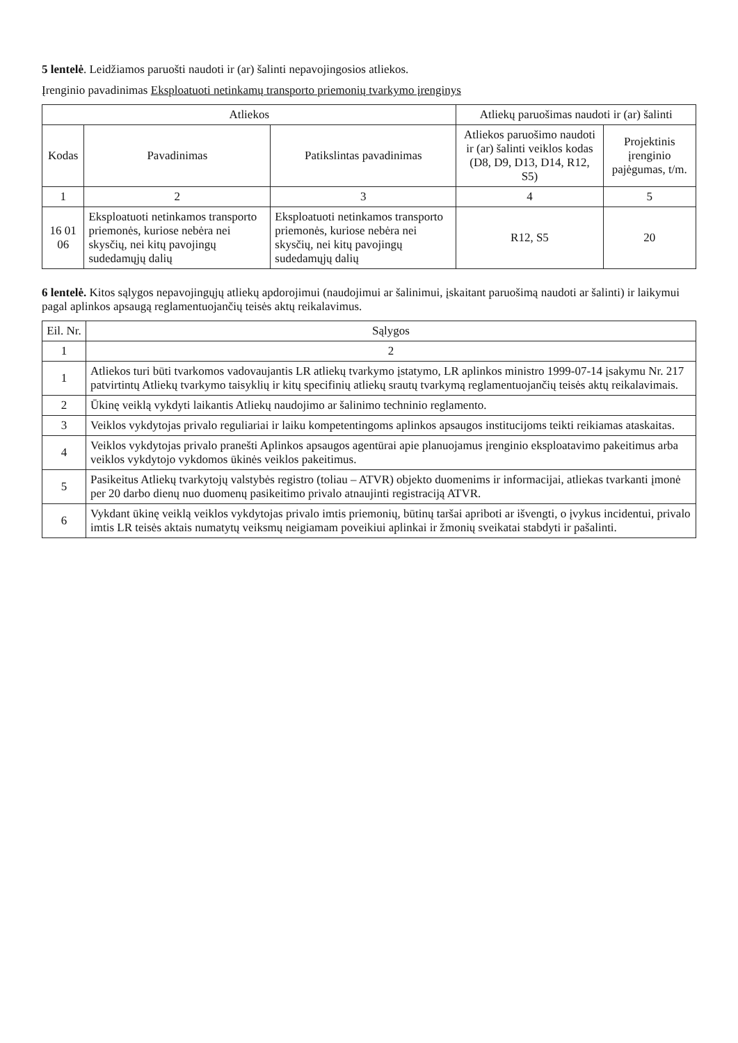5 lentelė. Leidžiamos paruošti naudoti ir (ar) šalinti nepavojingosios atliekos.
Įrenginio pavadinimas Eksploatuoti netinkamų transporto priemonių tvarkymo įrenginys
| Atliekos | | | Atliekų paruošimas naudoti ir (ar) šalinti | |
| --- | --- | --- | --- | --- |
| Kodas | Pavadinimas | Patikslintas pavadinimas | Atliekos paruošimo naudoti ir (ar) šalinti veiklos kodas (D8, D9, D13, D14, R12, S5) | Projektinis įrenginio pajėgumas, t/m. |
| 1 | 2 | 3 | 4 | 5 |
| 16 01 06 | Eksploatuoti netinkamos transporto priemonės, kuriose nebėra nei skysčių, nei kitų pavojingų sudedamųjų dalių | Eksploatuoti netinkamos transporto priemonės, kuriose nebėra nei skysčių, nei kitų pavojingų sudedamųjų dalių | R12, S5 | 20 |
6 lentelė. Kitos sąlygos nepavojingųjų atliekų apdorojimui (naudojimui ar šalinimui, įskaitant paruošimą naudoti ar šalinti) ir laikymui pagal aplinkos apsaugą reglamentuojančių teisės aktų reikalavimus.
| Eil. Nr. | Sąlygos |
| --- | --- |
| 1 | 2 |
| 1 | Atliekos turi būti tvarkomos vadovaujantis LR atliekų tvarkymo įstatymo, LR aplinkos ministro 1999-07-14 įsakymu Nr. 217 patvirtintų Atliekų tvarkymo taisyklių ir kitų specifinių atliekų srautų tvarkymą reglamentuojančių teisės aktų reikalavimais. |
| 2 | Ūkinę veiklą vykdyti laikantis Atliekų naudojimo ar šalinimo techninio reglamento. |
| 3 | Veiklos vykdytojas privalo reguliariai ir laiku kompetentingoms aplinkos apsaugos institucijoms teikti reikiamas ataskaitas. |
| 4 | Veiklos vykdytojas privalo pranešti Aplinkos apsaugos agentūrai apie planuojamus įrenginio eksploatavimo pakeitimus arba veiklos vykdytojo vykdomos ūkinės veiklos pakeitimus. |
| 5 | Pasikeitus Atliekų tvarkytojų valstybės registro (toliau – ATVR) objekto duomenims ir informacijai, atliekas tvarkanti įmonė per 20 darbo dienų nuo duomenų pasikeitimo privalo atnaujinti registraciją ATVR. |
| 6 | Vykdant ūkinę veiklą veiklos vykdytojas privalo imtis priemonių, būtinų taršai apriboti ar išvengti, o įvykus incidentui, privalo imtis LR teisės aktais numatytų veiksmų neigiamam poveikiui aplinkai ir žmonių sveikatai stabdyti ir pašalinti. |